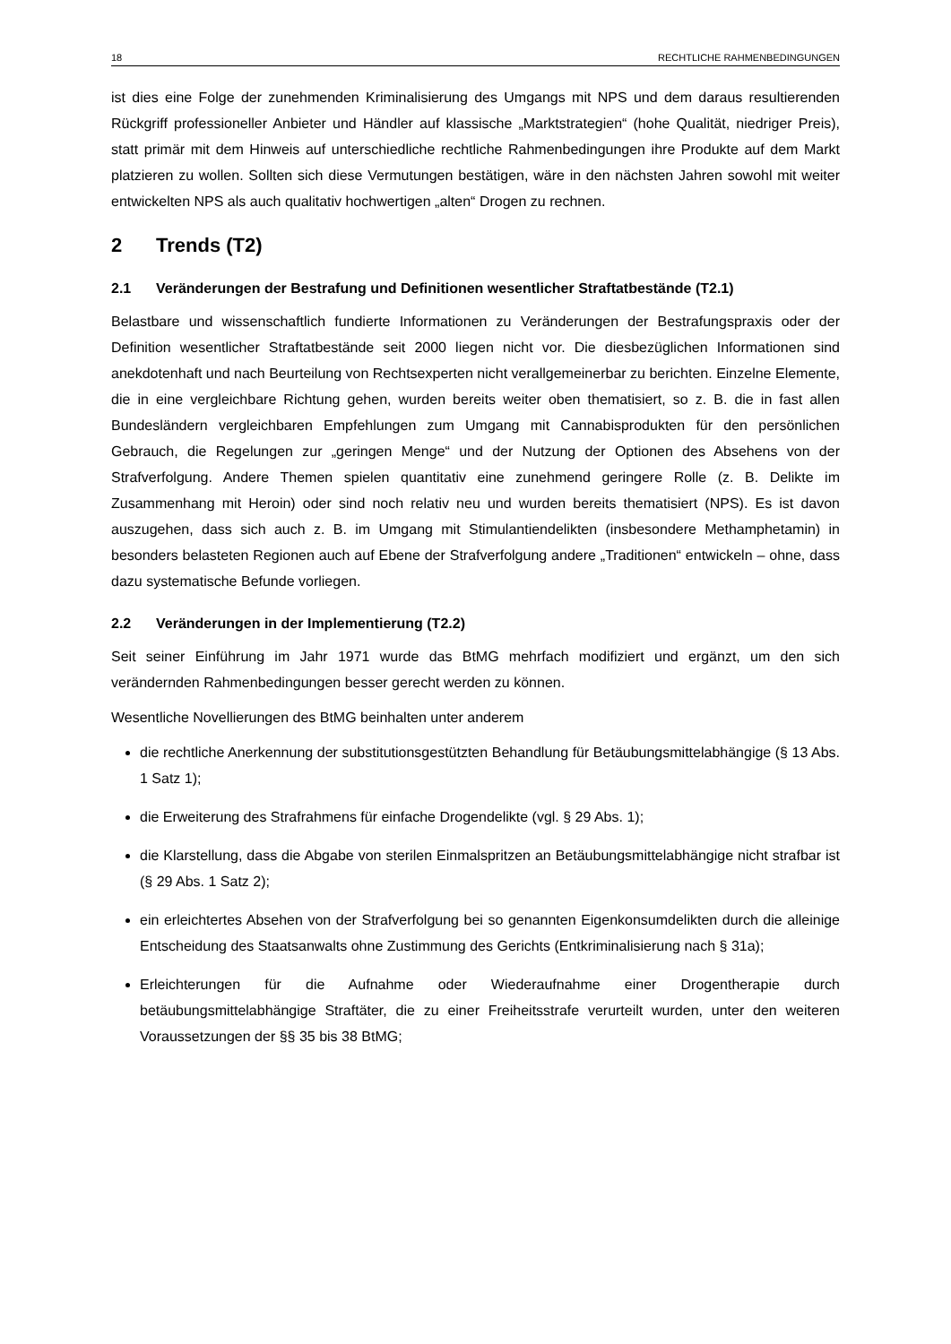18 RECHTLICHE RAHMENBEDINGUNGEN
ist dies eine Folge der zunehmenden Kriminalisierung des Umgangs mit NPS und dem daraus resultierenden Rückgriff professioneller Anbieter und Händler auf klassische „Marktstrategien“ (hohe Qualität, niedriger Preis), statt primär mit dem Hinweis auf unterschiedliche rechtliche Rahmenbedingungen ihre Produkte auf dem Markt platzieren zu wollen. Sollten sich diese Vermutungen bestätigen, wäre in den nächsten Jahren sowohl mit weiter entwickelten NPS als auch qualitativ hochwertigen „alten“ Drogen zu rechnen.
2 Trends (T2)
2.1 Veränderungen der Bestrafung und Definitionen wesentlicher Straftatbestände (T2.1)
Belastbare und wissenschaftlich fundierte Informationen zu Veränderungen der Bestrafungspraxis oder der Definition wesentlicher Straftatbestände seit 2000 liegen nicht vor. Die diesbezüglichen Informationen sind anekdotenhaft und nach Beurteilung von Rechtsexperten nicht verallgemeinerbar zu berichten. Einzelne Elemente, die in eine vergleichbare Richtung gehen, wurden bereits weiter oben thematisiert, so z. B. die in fast allen Bundesländern vergleichbaren Empfehlungen zum Umgang mit Cannabisprodukten für den persönlichen Gebrauch, die Regelungen zur „geringen Menge“ und der Nutzung der Optionen des Absehens von der Strafverfolgung. Andere Themen spielen quantitativ eine zunehmend geringere Rolle (z. B. Delikte im Zusammenhang mit Heroin) oder sind noch relativ neu und wurden bereits thematisiert (NPS). Es ist davon auszugehen, dass sich auch z. B. im Umgang mit Stimulantiendelikten (insbesondere Methamphetamin) in besonders belasteten Regionen auch auf Ebene der Strafverfolgung andere „Traditionen“ entwickeln – ohne, dass dazu systematische Befunde vorliegen.
2.2 Veränderungen in der Implementierung (T2.2)
Seit seiner Einführung im Jahr 1971 wurde das BtMG mehrfach modifiziert und ergänzt, um den sich verändernden Rahmenbedingungen besser gerecht werden zu können.
Wesentliche Novellierungen des BtMG beinhalten unter anderem
die rechtliche Anerkennung der substitutionsgestützten Behandlung für Betäubungsmittelabhängige (§ 13 Abs. 1 Satz 1);
die Erweiterung des Strafrahmens für einfache Drogendelikte (vgl. § 29 Abs. 1);
die Klarstellung, dass die Abgabe von sterilen Einmalspritzen an Betäubungsmittelabhängige nicht strafbar ist (§ 29 Abs. 1 Satz 2);
ein erleichtertes Absehen von der Strafverfolgung bei so genannten Eigenkonsumdelikten durch die alleinige Entscheidung des Staatsanwalts ohne Zustimmung des Gerichts (Entkriminalisierung nach § 31a);
Erleichterungen für die Aufnahme oder Wiederaufnahme einer Drogentherapie durch betäubungsmittelabhängige Straftäter, die zu einer Freiheitsstrafe verurteilt wurden, unter den weiteren Voraussetzungen der §§ 35 bis 38 BtMG;